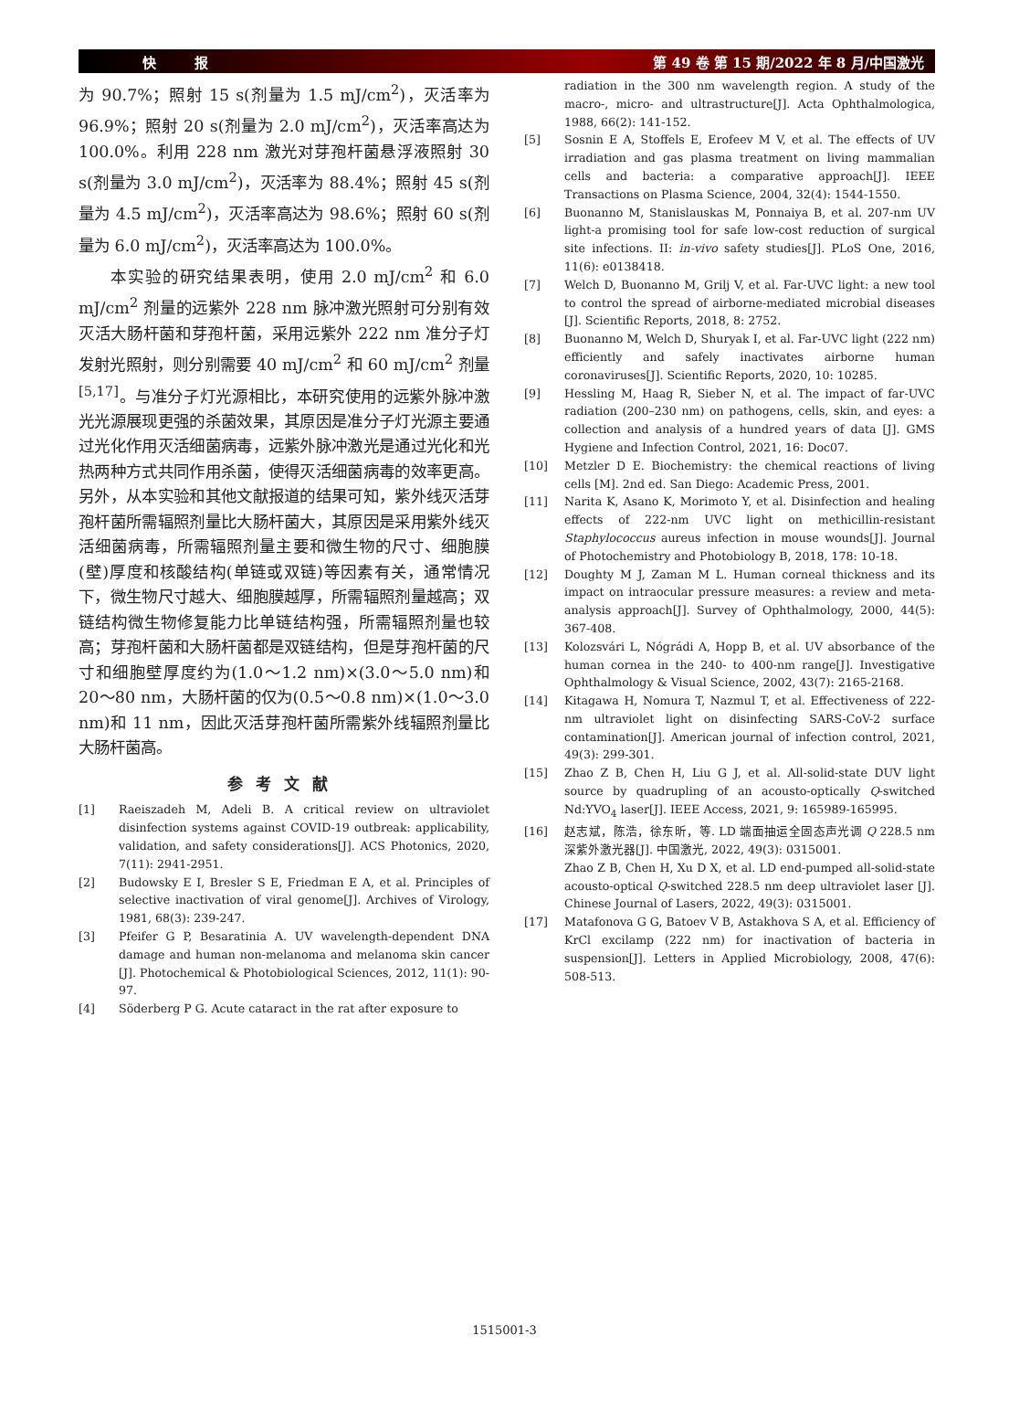快 报 第 49 卷 第 15 期/2022 年 8 月/中国激光
为 90.7%；照射 15 s(剂量为 1.5 mJ/cm<sup>2</sup>)，灭活率为 96.9%；照射 20 s(剂量为 2.0 mJ/cm<sup>2</sup>)，灭活率高达为 100.0%。利用 228 nm 激光对芽孢杆菌悬浮液照射 30 s(剂量为 3.0 mJ/cm<sup>2</sup>)，灭活率为 88.4%；照射 45 s(剂量为 4.5 mJ/cm<sup>2</sup>)，灭活率高达为 98.6%；照射 60 s(剂量为 6.0 mJ/cm<sup>2</sup>)，灭活率高达为 100.0%。
本实验的研究结果表明，使用 2.0 mJ/cm<sup>2</sup> 和 6.0 mJ/cm<sup>2</sup> 剂量的远紫外 228 nm 脉冲激光照射可分别有效灭活大肠杆菌和芽孢杆菌，采用远紫外 222 nm 准分子灯发射光照射，则分别需要 40 mJ/cm<sup>2</sup> 和 60 mJ/cm<sup>2</sup> 剂量<sup>[5,17]</sup>。与准分子灯光源相比，本研究使用的远紫外脉冲激光光源展现更强的杀菌效果，其原因是准分子灯光源主要通过光化作用灭活细菌病毒，远紫外脉冲激光是通过光化和光热两种方式共同作用杀菌，使得灭活细菌病毒的效率更高。另外，从本实验和其他文献报道的结果可知，紫外线灭活芽孢杆菌所需辐照剂量比大肠杆菌大，其原因是采用紫外线灭活细菌病毒，所需辐照剂量主要和微生物的尺寸、细胞膜(壁)厚度和核酸结构(单链或双链)等因素有关，通常情况下，微生物尺寸越大、细胞膜越厚，所需辐照剂量越高；双链结构微生物修复能力比单链结构强，所需辐照剂量也较高；芽孢杆菌和大肠杆菌都是双链结构，但是芽孢杆菌的尺寸和细胞壁厚度约为(1.0～1.2 nm)×(3.0～5.0 nm)和 20～80 nm，大肠杆菌的仅为(0.5～0.8 nm)×(1.0～3.0 nm)和 11 nm，因此灭活芽孢杆菌所需紫外线辐照剂量比大肠杆菌高。
参考文献
[1] Raeiszadeh M, Adeli B. A critical review on ultraviolet disinfection systems against COVID-19 outbreak: applicability, validation, and safety considerations[J]. ACS Photonics, 2020, 7(11): 2941-2951.
[2] Budowsky E I, Bresler S E, Friedman E A, et al. Principles of selective inactivation of viral genome[J]. Archives of Virology, 1981, 68(3): 239-247.
[3] Pfeifer G P, Besaratinia A. UV wavelength-dependent DNA damage and human non-melanoma and melanoma skin cancer [J]. Photochemical & Photobiological Sciences, 2012, 11(1): 90-97.
[4] Söderberg P G. Acute cataract in the rat after exposure to
radiation in the 300 nm wavelength region. A study of the macro-, micro- and ultrastructure[J]. Acta Ophthalmologica, 1988, 66(2): 141-152.
[5] Sosnin E A, Stoffels E, Erofeev M V, et al. The effects of UV irradiation and gas plasma treatment on living mammalian cells and bacteria: a comparative approach[J]. IEEE Transactions on Plasma Science, 2004, 32(4): 1544-1550.
[6] Buonanno M, Stanislauskas M, Ponnaiya B, et al. 207-nm UV light-a promising tool for safe low-cost reduction of surgical site infections. II: in-vivo safety studies[J]. PLoS One, 2016, 11(6): e0138418.
[7] Welch D, Buonanno M, Grilj V, et al. Far-UVC light: a new tool to control the spread of airborne-mediated microbial diseases [J]. Scientific Reports, 2018, 8: 2752.
[8] Buonanno M, Welch D, Shuryak I, et al. Far-UVC light (222 nm) efficiently and safely inactivates airborne human coronaviruses[J]. Scientific Reports, 2020, 10: 10285.
[9] Hessling M, Haag R, Sieber N, et al. The impact of far-UVC radiation (200–230 nm) on pathogens, cells, skin, and eyes: a collection and analysis of a hundred years of data [J]. GMS Hygiene and Infection Control, 2021, 16: Doc07.
[10] Metzler D E. Biochemistry: the chemical reactions of living cells [M]. 2nd ed. San Diego: Academic Press, 2001.
[11] Narita K, Asano K, Morimoto Y, et al. Disinfection and healing effects of 222-nm UVC light on methicillin-resistant Staphylococcus aureus infection in mouse wounds[J]. Journal of Photochemistry and Photobiology B, 2018, 178: 10-18.
[12] Doughty M J, Zaman M L. Human corneal thickness and its impact on intraocular pressure measures: a review and meta-analysis approach[J]. Survey of Ophthalmology, 2000, 44(5): 367-408.
[13] Kolozsvári L, Nógrádi A, Hopp B, et al. UV absorbance of the human cornea in the 240- to 400-nm range[J]. Investigative Ophthalmology & Visual Science, 2002, 43(7): 2165-2168.
[14] Kitagawa H, Nomura T, Nazmul T, et al. Effectiveness of 222-nm ultraviolet light on disinfecting SARS-CoV-2 surface contamination[J]. American journal of infection control, 2021, 49(3): 299-301.
[15] Zhao Z B, Chen H, Liu G J, et al. All-solid-state DUV light source by quadrupling of an acousto-optically Q-switched Nd:YVO<sub>4</sub> laser[J]. IEEE Access, 2021, 9: 165989-165995.
[16] 赵志斌，陈浩，徐东昕，等. LD 端面抽运全固态声光调 Q 228.5 nm 深紫外激光器[J]. 中国激光, 2022, 49(3): 0315001.
Zhao Z B, Chen H, Xu D X, et al. LD end-pumped all-solid-state acousto-optical Q-switched 228.5 nm deep ultraviolet laser [J]. Chinese Journal of Lasers, 2022, 49(3): 0315001.
[17] Matafonova G G, Batoev V B, Astakhova S A, et al. Efficiency of KrCl excilamp (222 nm) for inactivation of bacteria in suspension[J]. Letters in Applied Microbiology, 2008, 47(6): 508-513.
1515001-3